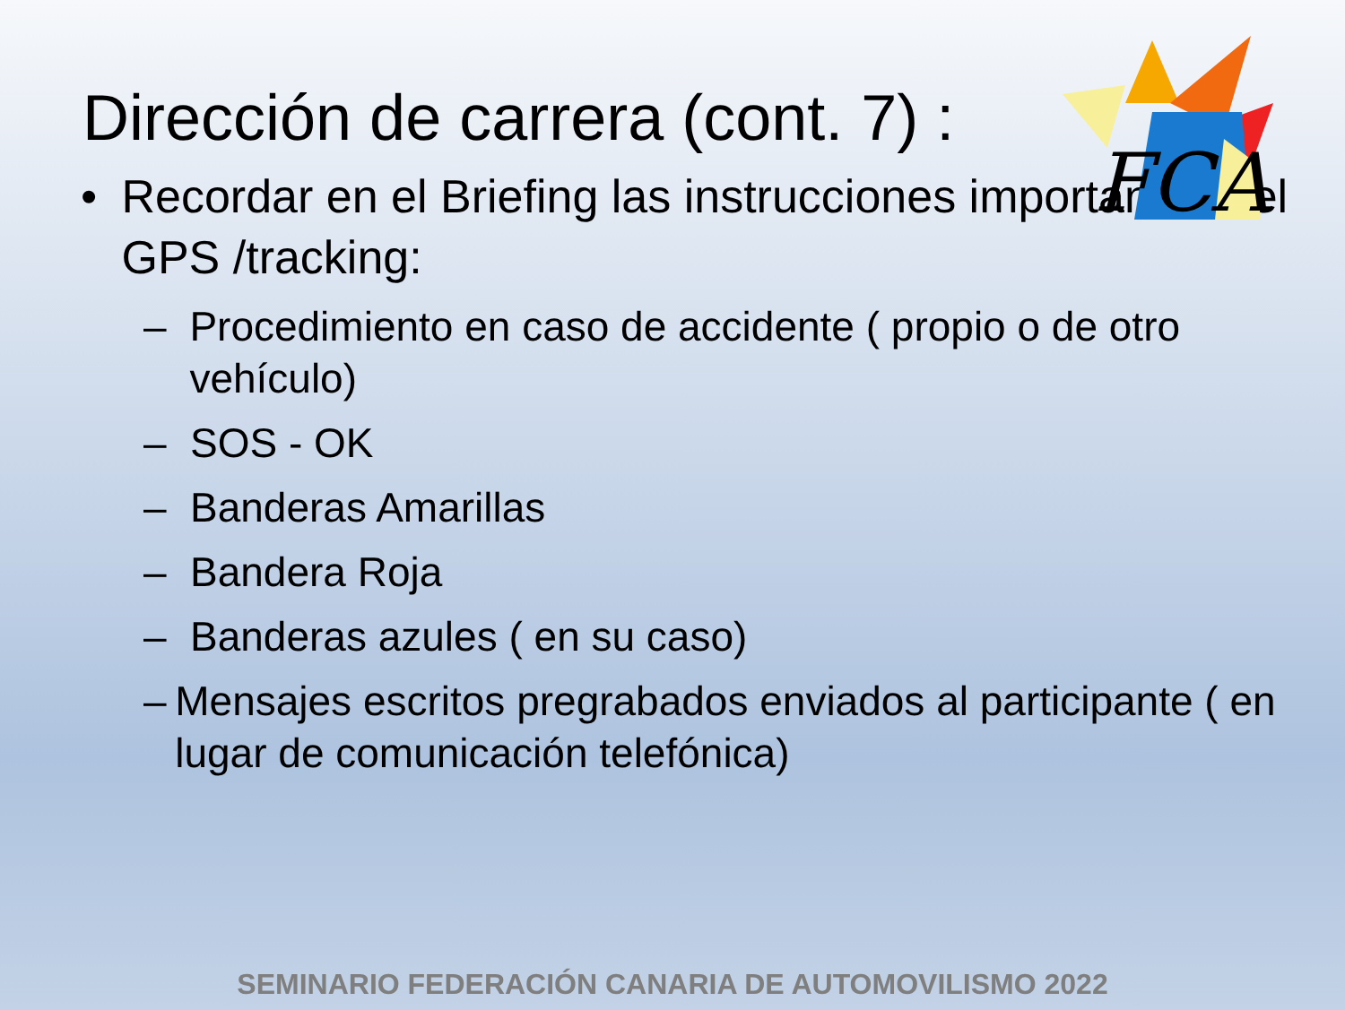Dirección de carrera (cont. 7) :
FCA
• Recordar en el Briefing las instrucciones importantes del GPS /tracking:
– Procedimiento en caso de accidente ( propio o de otro vehículo)
– SOS - OK
– Banderas Amarillas
– Bandera Roja
– Banderas azules ( en su caso)
– Mensajes escritos pregrabados enviados al participante ( en lugar de comunicación telefónica)
SEMINARIO FEDERACIÓN CANARIA DE AUTOMOVILISMO 2022